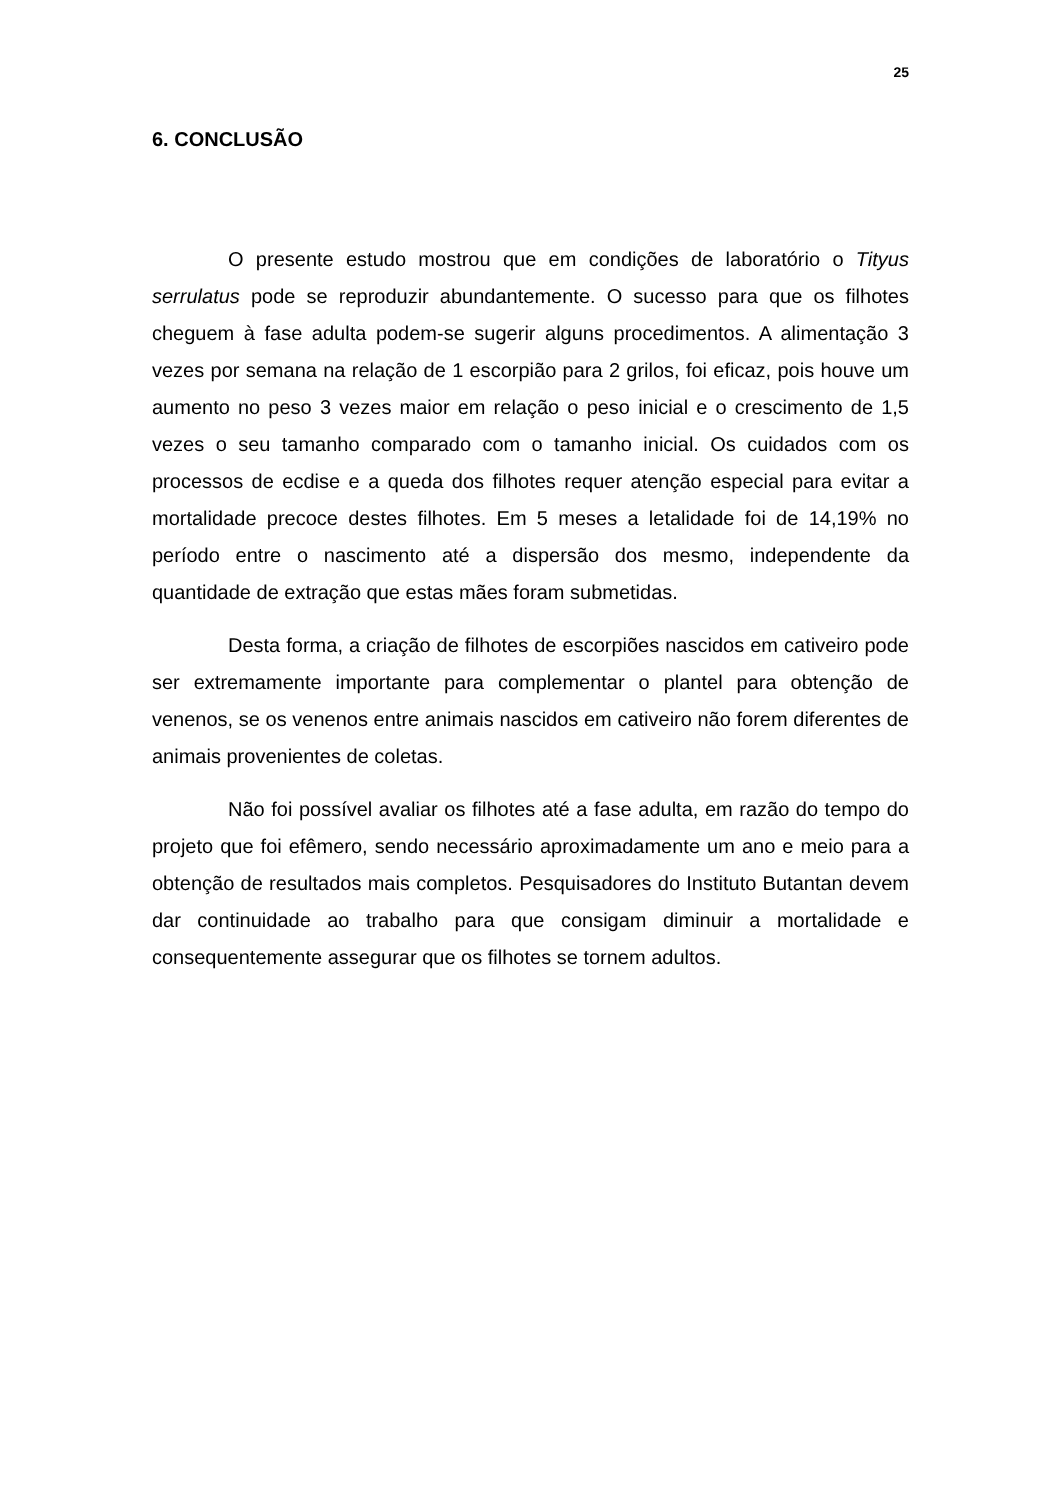25
6. CONCLUSÃO
O presente estudo mostrou que em condições de laboratório o Tityus serrulatus pode se reproduzir abundantemente. O sucesso para que os filhotes cheguem à fase adulta podem-se sugerir alguns procedimentos. A alimentação 3 vezes por semana na relação de 1 escorpião para 2 grilos, foi eficaz, pois houve um aumento no peso 3 vezes maior em relação o peso inicial e o crescimento de 1,5 vezes o seu tamanho comparado com o tamanho inicial. Os cuidados com os processos de ecdise e a queda dos filhotes requer atenção especial para evitar a mortalidade precoce destes filhotes. Em 5 meses a letalidade foi de 14,19% no período entre o nascimento até a dispersão dos mesmo, independente da quantidade de extração que estas mães foram submetidas.
Desta forma, a criação de filhotes de escorpiões nascidos em cativeiro pode ser extremamente importante para complementar o plantel para obtenção de venenos, se os venenos entre animais nascidos em cativeiro não forem diferentes de animais provenientes de coletas.
Não foi possível avaliar os filhotes até a fase adulta, em razão do tempo do projeto que foi efêmero, sendo necessário aproximadamente um ano e meio para a obtenção de resultados mais completos. Pesquisadores do Instituto Butantan devem dar continuidade ao trabalho para que consigam diminuir a mortalidade e consequentemente assegurar que os filhotes se tornem adultos.